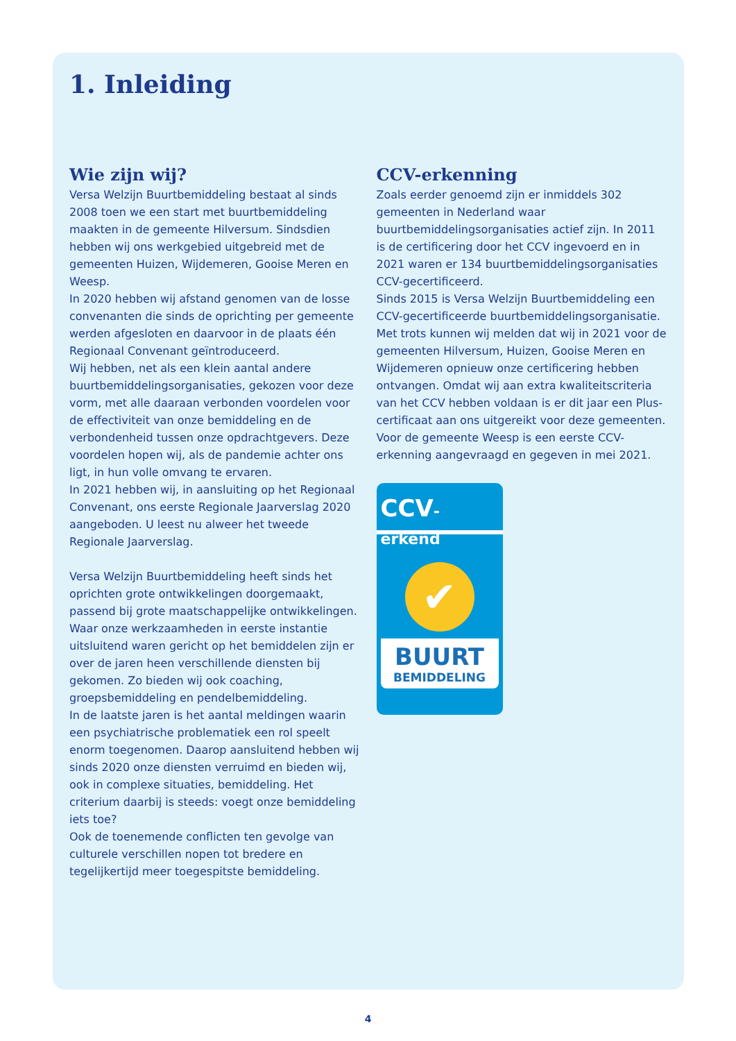1. Inleiding
Wie zijn wij?
Versa Welzijn Buurtbemiddeling bestaat al sinds 2008 toen we een start met buurtbemiddeling maakten in de gemeente Hilversum. Sindsdien hebben wij ons werkgebied uitgebreid met de gemeenten Huizen, Wijdemeren, Gooise Meren en Weesp.
In 2020 hebben wij afstand genomen van de losse convenanten die sinds de oprichting per gemeente werden afgesloten en daarvoor in de plaats één Regionaal Convenant geïntroduceerd.
Wij hebben, net als een klein aantal andere buurtbemiddelingsorganisaties, gekozen voor deze vorm, met alle daaraan verbonden voordelen voor de effectiviteit van onze bemiddeling en de verbondenheid tussen onze opdrachtgevers. Deze voordelen hopen wij, als de pandemie achter ons ligt, in hun volle omvang te ervaren.
In 2021 hebben wij, in aansluiting op het Regionaal Convenant, ons eerste Regionale Jaarverslag 2020 aangeboden. U leest nu alweer het tweede Regionale Jaarverslag.
Versa Welzijn Buurtbemiddeling heeft sinds het oprichten grote ontwikkelingen doorgemaakt, passend bij grote maatschappelijke ontwikkelingen. Waar onze werkzaamheden in eerste instantie uitsluitend waren gericht op het bemiddelen zijn er over de jaren heen verschillende diensten bij gekomen. Zo bieden wij ook coaching, groepsbemiddeling en pendelbemiddeling.
In de laatste jaren is het aantal meldingen waarin een psychiatrische problematiek een rol speelt enorm toegenomen. Daarop aansluitend hebben wij sinds 2020 onze diensten verruimd en bieden wij, ook in complexe situaties, bemiddeling. Het criterium daarbij is steeds: voegt onze bemiddeling iets toe?
Ook de toenemende conflicten ten gevolge van culturele verschillen nopen tot bredere en tegelijkertijd meer toegespitste bemiddeling.
CCV-erkenning
Zoals eerder genoemd zijn er inmiddels 302 gemeenten in Nederland waar buurtbemiddelingsorganisaties actief zijn. In 2011 is de certificering door het CCV ingevoerd en in 2021 waren er 134 buurtbemiddelingsorganisaties CCV-gecertificeerd.
Sinds 2015 is Versa Welzijn Buurtbemiddeling een CCV-gecertificeerde buurtbemiddelingsorganisatie. Met trots kunnen wij melden dat wij in 2021 voor de gemeenten Hilversum, Huizen, Gooise Meren en Wijdemeren opnieuw onze certificering hebben ontvangen. Omdat wij aan extra kwaliteitscriteria van het CCV hebben voldaan is er dit jaar een Plus-certificaat aan ons uitgereikt voor deze gemeenten.
Voor de gemeente Weesp is een eerste CCV-erkenning aangevraagd en gegeven in mei 2021.
CCV-erkend
✔
BUURT
BEMIDDELING
4